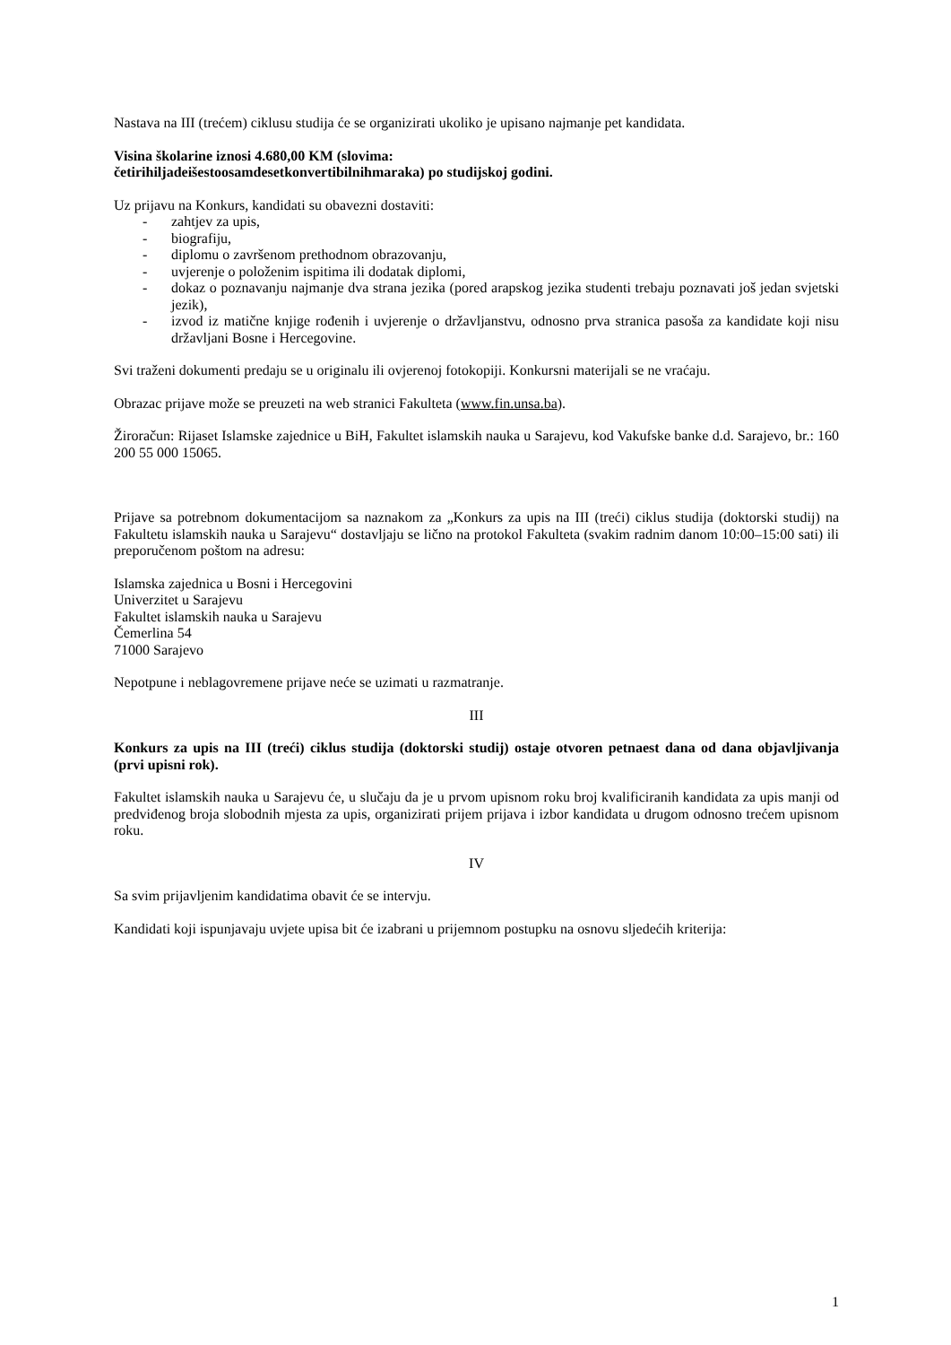Nastava na III (trećem) ciklusu studija će se organizirati ukoliko je upisano najmanje pet kandidata.
Visina školarine iznosi 4.680,00 KM (slovima:
četirihiljadeišestoosamdesetkonvertibilnihmaraka) po studijskoj godini.
Uz prijavu na Konkurs, kandidati su obavezni dostaviti:
- zahtjev za upis,
- biografiju,
- diplomu o završenom prethodnom obrazovanju,
- uvjerenje o položenim ispitima ili dodatak diplomi,
- dokaz o poznavanju najmanje dva strana jezika (pored arapskog jezika studenti trebaju poznavati još jedan svjetski jezik),
- izvod iz matične knjige rođenih i uvjerenje o državljanstvu, odnosno prva stranica pasoša za kandidate koji nisu državljani Bosne i Hercegovine.
Svi traženi dokumenti predaju se u originalu ili ovjerenoj fotokopiji. Konkursni materijali se ne vraćaju.
Obrazac prijave može se preuzeti na web stranici Fakulteta (www.fin.unsa.ba).
Žiroračun: Rijaset Islamske zajednice u BiH, Fakultet islamskih nauka u Sarajevu, kod Vakufske banke d.d. Sarajevo, br.: 160 200 55 000 15065.
Prijave sa potrebnom dokumentacijom sa naznakom za „Konkurs za upis na III (treći) ciklus studija (doktorski studij) na Fakultetu islamskih nauka u Sarajevu“ dostavljaju se lično na protokol Fakulteta (svakim radnim danom 10:00–15:00 sati) ili preporučenom poštom na adresu:
Islamska zajednica u Bosni i Hercegovini
Univerzitet u Sarajevu
Fakultet islamskih nauka u Sarajevu
Čemerlina 54
71000 Sarajevo
Nepotpune i neblagovremene prijave neće se uzimati u razmatranje.
III
Konkurs za upis na III (treći) ciklus studija (doktorski studij) ostaje otvoren petnaest dana od dana objavljivanja (prvi upisni rok).
Fakultet islamskih nauka u Sarajevu će, u slučaju da je u prvom upisnom roku broj kvalificiranih kandidata za upis manji od predviđenog broja slobodnih mjesta za upis, organizirati prijem prijava i izbor kandidata u drugom odnosno trećem upisnom roku.
IV
Sa svim prijavljenim kandidatima obavit će se intervju.
Kandidati koji ispunjavaju uvjete upisa bit će izabrani u prijemnom postupku na osnovu sljedećih kriterija:
1